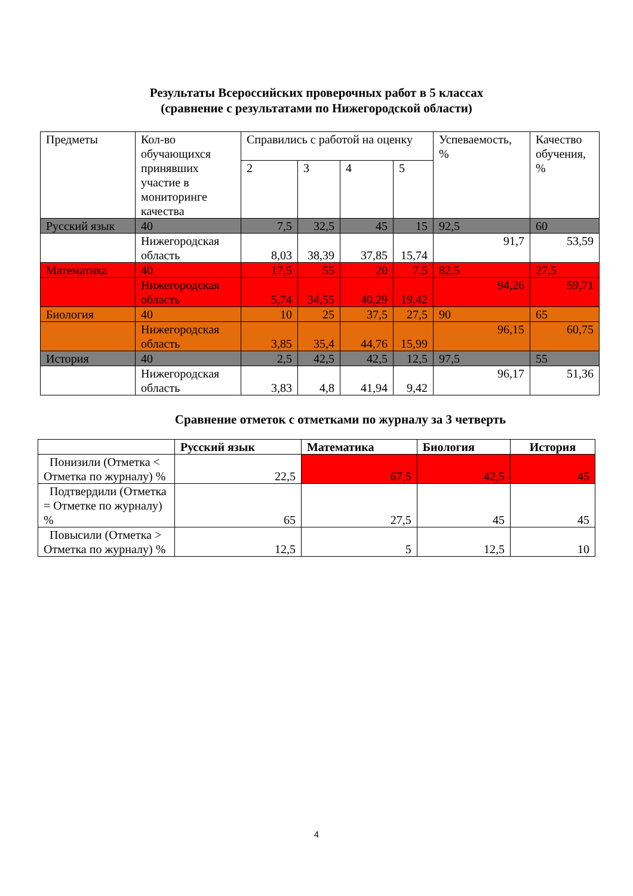Результаты Всероссийских проверочных работ в 5 классах
(сравнение с результатами по Нижегородской области)
| Предметы | Кол-во обучающихся принявших участие в мониторинге качества | Справились с работой на оценку | | | | Успеваемость, % | Качество обучения, % |
| | | 2 | 3 | 4 | 5 | | |
| Русский язык | 40 | 7,5 | 32,5 | 45 | 15 | 92,5 | 60 |
| | Нижегородская область | 8,03 | 38,39 | 37,85 | 15,74 | 91,7 | 53,59 |
| Математика | 40 | 17,5 | 55 | 20 | 7,5 | 82,5 | 27,5 |
| | Нижегородская область | 5,74 | 34,55 | 40,29 | 19,42 | 94,26 | 59,71 |
| Биология | 40 | 10 | 25 | 37,5 | 27,5 | 90 | 65 |
| | Нижегородская область | 3,85 | 35,4 | 44,76 | 15,99 | 96,15 | 60,75 |
| История | 40 | 2,5 | 42,5 | 42,5 | 12,5 | 97,5 | 55 |
| | Нижегородская область | 3,83 | 4,8 | 41,94 | 9,42 | 96,17 | 51,36 |
Сравнение отметок с отметками по журналу за 3 четверть
| | Русский язык | Математика | Биология | История |
| --- | --- | --- | --- | --- |
| Понизили (Отметка < Отметка по журналу) % | 22,5 | 67,5 | 42,5 | 45 |
| Подтвердили (Отметка = Отметке по журналу) % | 65 | 27,5 | 45 | 45 |
| Повысили (Отметка > Отметка по журналу) % | 12,5 | 5 | 12,5 | 10 |
4